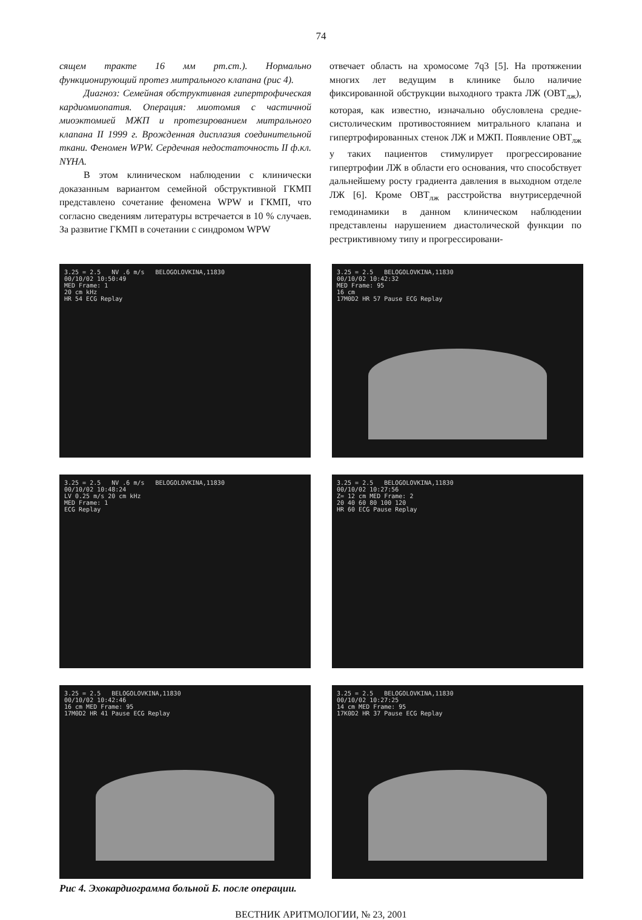74
сящем тракте 16 мм рт.ст.). Нормально функционирующий протез митрального клапана (рис 4).
Диагноз: Семейная обструктивная гипертрофическая кардиомиопатия. Операция: миотомия с частичной миоэктомией МЖП и протезированием митрального клапана II 1999 г. Врожденная дисплазия соединительной ткани. Феномен WPW. Сердечная недостаточность II ф.кл. NYHA.
В этом клиническом наблюдении с клинически доказанным вариантом семейной обструктивной ГКМП представлено сочетание феномена WPW и ГКМП, что согласно сведениям литературы встречается в 10 % случаев. За развитие ГКМП в сочетании с синдромом WPW
отвечает область на хромосоме 7q3 [5]. На протяжении многих лет ведущим в клинике было наличие фиксированной обструкции выходного тракта ЛЖ (ОВТ<sub>лж</sub>), которая, как известно, изначально обусловлена средне-систолическим противостоянием митрального клапана и гипертрофированных стенок ЛЖ и МЖП. Появление ОВТ<sub>лж</sub> у таких пациентов стимулирует прогрессирование гипертрофии ЛЖ в области его основания, что способствует дальнейшему росту градиента давления в выходном отделе ЛЖ [6]. Кроме ОВТ<sub>лж</sub> расстройства внутрисердечной гемодинамики в данном клиническом наблюдении представлены нарушением диастолической функции по рестриктивному типу и прогрессировани-
3.25 = 2.5 NV .6 m/s BELOGOLOVKINA,11830
00/10/02 10:50:49
MED Frame: 1
20 cm kHz
HR 54 ECG Replay
3.25 = 2.5 BELOGOLOVKINA,11830
00/10/02 10:42:32
MED Frame: 95
16 cm
17M0D2 HR 57 Pause ECG Replay
3.25 = 2.5 NV .6 m/s BELOGOLOVKINA,11830
00/10/02 10:48:24
LV 0.25 m/s 20 cm kHz
MED Frame: 1
ECG Replay
3.25 = 2.5 BELOGOLOVKINA,11830
00/10/02 10:27:56
Z= 12 cm MED Frame: 2
20 40 60 80 100 120
HR 60 ECG Pause Replay
3.25 = 2.5 BELOGOLOVKINA,11830
00/10/02 10:42:46
16 cm MED Frame: 95
17M0D2 HR 41 Pause ECG Replay
3.25 = 2.5 BELOGOLOVKINA,11830
00/10/02 10:27:25
14 cm MED Frame: 95
17K0D2 HR 37 Pause ECG Replay
Рис 4. Эхокардиограмма больной Б. после операции.
ВЕСТНИК АРИТМОЛОГИИ, № 23, 2001